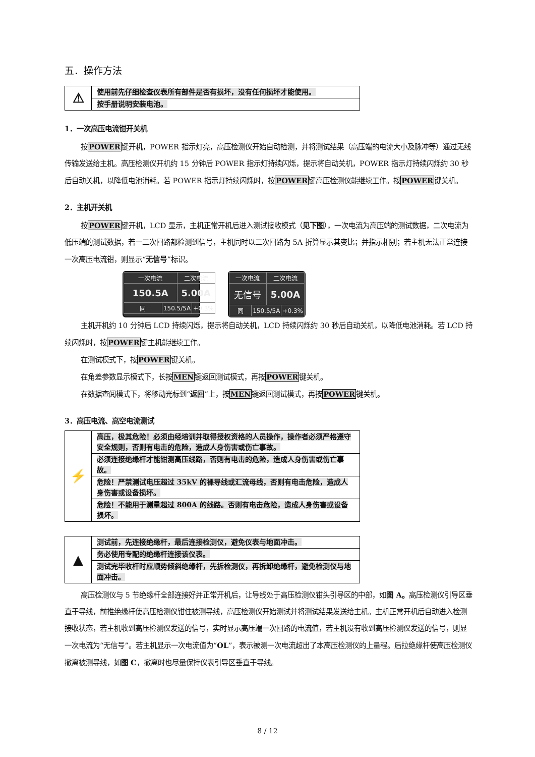五．操作方法
| ⚠ | 使用前先仔细检查仪表所有部件是否有损坏，没有任何损坏才能使用。 |
| | 按手册说明安装电池。 |
1．一次高压电流钳开关机
按POWER键开机，POWER 指示灯亮，高压检测仪开始自动检测，并将测试结果（高压端的电流大小及脉冲等）通过无线传输发送给主机。高压检测仪开机约 15 分钟后 POWER 指示灯持续闪烁，提示将自动关机，POWER 指示灯持续闪烁约 30 秒后自动关机，以降低电池消耗。若 POWER 指示灯持续闪烁时，按POWER键高压检测仪能继续工作。按POWER键关机。
2．主机开关机
按POWER键开机，LCD 显示，主机正常开机后进入测试接收模式（见下图），一次电流为高压端的测试数据，二次电流为低压端的测试数据，若一二次回路都检测到信号，主机同时以二次回路为 5A 折算显示其变比；并指示相别；若主机无法正常连接一次高压电流钳，则显示“无信号”标识。
| 一次电流 | | 二次电流 | |
| 150.5A | | 5.00A | |
| 同 | 150.5/5A | | +0.3% |
| 一次电流 | | 二次电流 | |
| 无信号 | | 5.00A | |
| 同 | 150.5/5A | | +0.3% |
主机开机约 10 分钟后 LCD 持续闪烁，提示将自动关机，LCD 持续闪烁约 30 秒后自动关机，以降低电池消耗。若 LCD 持续闪烁时，按POWER键主机能继续工作。
在测试模式下，按POWER键关机。
在角差参数显示模式下，长按MEN键返回测试模式，再按POWER键关机。
在数据查阅模式下，将移动光标到“返回”上，按MEN键返回测试模式，再按POWER键关机。
3．高压电流、高空电流测试
| ⚡ | 高压，极其危险！必须由经培训并取得授权资格的人员操作，操作者必须严格遵守安全规则，否则有电击的危险，造成人身伤害或伤亡事故。 |
| | 必须连接绝缘杆才能钳测高压线路，否则有电击的危险，造成人身伤害或伤亡事故。 |
| | 危险！严禁测试电压超过 35kV 的裸导线或汇流母线，否则有电击危险，造成人身伤害或设备损坏。 |
| | 危险！不能用于测量超过 800A 的线路。否则有电击危险，造成人身伤害或设备损坏。 |
| ▲ | 测试前，先连接绝缘杆，最后连接检测仪，避免仪表与地面冲击。 |
| | 务必使用专配的绝缘杆连接该仪表。 |
| | 测试完毕收杆时应顺势倾斜绝缘杆，先拆检测仪，再拆卸绝缘杆，避免检测仪与地面冲击。 |
高压检测仪与 5 节绝缘杆全部连接好并正常开机后，让导线处于高压检测仪钳头引导区的中部，如图 A。高压检测仪引导区垂直于导线，前推绝缘杆使高压检测仪钳住被测导线，高压检测仪开始测试并将测试结果发送给主机。主机正常开机后自动进入检测接收状态，若主机收到高压检测仪发送的信号，实时显示高压端一次回路的电流值，若主机没有收到高压检测仪发送的信号，则显一次电流为“无信号”。若主机显示一次电流值为“OL”，表示被测一次电流超出了本高压检测仪的上量程。后拉绝缘杆使高压检测仪撤离被测导线，如图 C，撤离时也尽量保持仪表引导区垂直于导线。
8 / 12